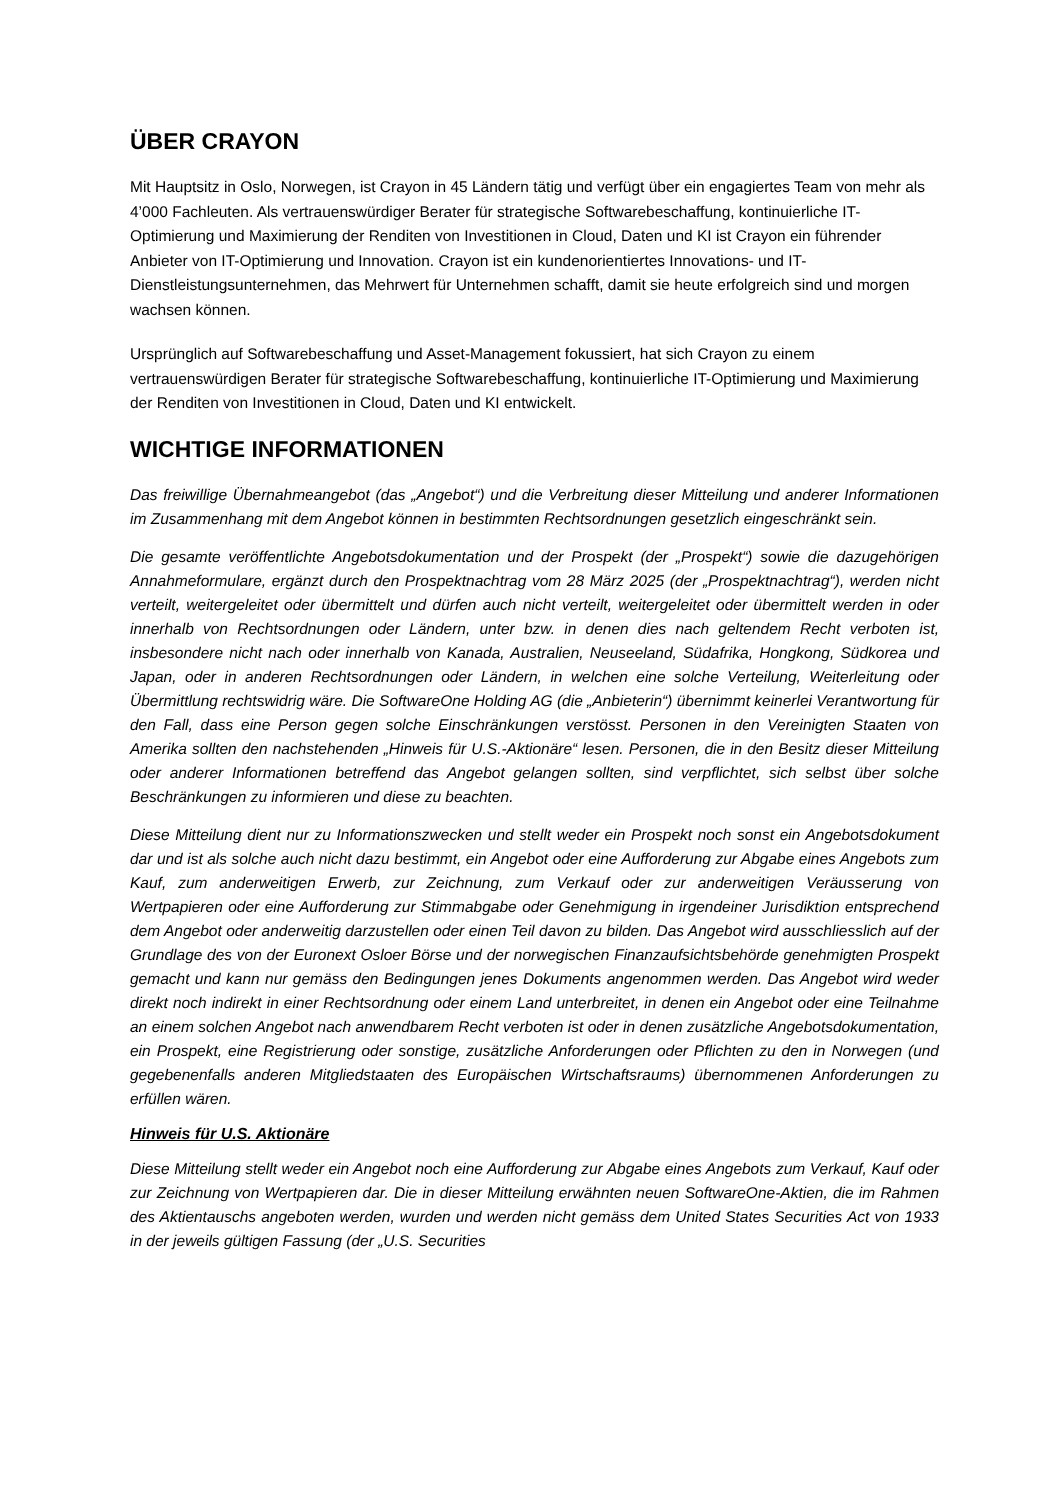ÜBER CRAYON
Mit Hauptsitz in Oslo, Norwegen, ist Crayon in 45 Ländern tätig und verfügt über ein engagiertes Team von mehr als 4’000 Fachleuten. Als vertrauenswürdiger Berater für strategische Softwarebeschaffung, kontinuierliche IT-Optimierung und Maximierung der Renditen von Investitionen in Cloud, Daten und KI ist Crayon ein führender Anbieter von IT-Optimierung und Innovation. Crayon ist ein kundenorientiertes Innovations- und IT-Dienstleistungsunternehmen, das Mehrwert für Unternehmen schafft, damit sie heute erfolgreich sind und morgen wachsen können.
Ursprünglich auf Softwarebeschaffung und Asset-Management fokussiert, hat sich Crayon zu einem vertrauenswürdigen Berater für strategische Softwarebeschaffung, kontinuierliche IT-Optimierung und Maximierung der Renditen von Investitionen in Cloud, Daten und KI entwickelt.
WICHTIGE INFORMATIONEN
Das freiwillige Übernahmeangebot (das „Angebot“) und die Verbreitung dieser Mitteilung und anderer Informationen im Zusammenhang mit dem Angebot können in bestimmten Rechtsordnungen gesetzlich eingeschränkt sein.
Die gesamte veröffentlichte Angebotsdokumentation und der Prospekt (der „Prospekt“) sowie die dazugehörigen Annahmeformulare, ergänzt durch den Prospektnachtrag vom 28 März 2025 (der „Prospektnachtrag“), werden nicht verteilt, weitergeleitet oder übermittelt und dürfen auch nicht verteilt, weitergeleitet oder übermittelt werden in oder innerhalb von Rechtsordnungen oder Ländern, unter bzw. in denen dies nach geltendem Recht verboten ist, insbesondere nicht nach oder innerhalb von Kanada, Australien, Neuseeland, Südafrika, Hongkong, Südkorea und Japan, oder in anderen Rechtsordnungen oder Ländern, in welchen eine solche Verteilung, Weiterleitung oder Übermittlung rechtswidrig wäre. Die SoftwareOne Holding AG (die „Anbieterin“) übernimmt keinerlei Verantwortung für den Fall, dass eine Person gegen solche Einschränkungen verstösst. Personen in den Vereinigten Staaten von Amerika sollten den nachstehenden „Hinweis für U.S.-Aktionäre“ lesen. Personen, die in den Besitz dieser Mitteilung oder anderer Informationen betreffend das Angebot gelangen sollten, sind verpflichtet, sich selbst über solche Beschränkungen zu informieren und diese zu beachten.
Diese Mitteilung dient nur zu Informationszwecken und stellt weder ein Prospekt noch sonst ein Angebotsdokument dar und ist als solche auch nicht dazu bestimmt, ein Angebot oder eine Aufforderung zur Abgabe eines Angebots zum Kauf, zum anderweitigen Erwerb, zur Zeichnung, zum Verkauf oder zur anderweitigen Veräusserung von Wertpapieren oder eine Aufforderung zur Stimmabgabe oder Genehmigung in irgendeiner Jurisdiktion entsprechend dem Angebot oder anderweitig darzustellen oder einen Teil davon zu bilden. Das Angebot wird ausschliesslich auf der Grundlage des von der Euronext Osloer Börse und der norwegischen Finanzaufsichtsbehörde genehmigten Prospekt gemacht und kann nur gemäss den Bedingungen jenes Dokuments angenommen werden. Das Angebot wird weder direkt noch indirekt in einer Rechtsordnung oder einem Land unterbreitet, in denen ein Angebot oder eine Teilnahme an einem solchen Angebot nach anwendbarem Recht verboten ist oder in denen zusätzliche Angebotsdokumentation, ein Prospekt, eine Registrierung oder sonstige, zusätzliche Anforderungen oder Pflichten zu den in Norwegen (und gegebenenfalls anderen Mitgliedstaaten des Europäischen Wirtschaftsraums) übernommenen Anforderungen zu erfüllen wären.
Hinweis für U.S. Aktionäre
Diese Mitteilung stellt weder ein Angebot noch eine Aufforderung zur Abgabe eines Angebots zum Verkauf, Kauf oder zur Zeichnung von Wertpapieren dar. Die in dieser Mitteilung erwähnten neuen SoftwareOne-Aktien, die im Rahmen des Aktientauschs angeboten werden, wurden und werden nicht gemäss dem United States Securities Act von 1933 in der jeweils gültigen Fassung (der „U.S. Securities